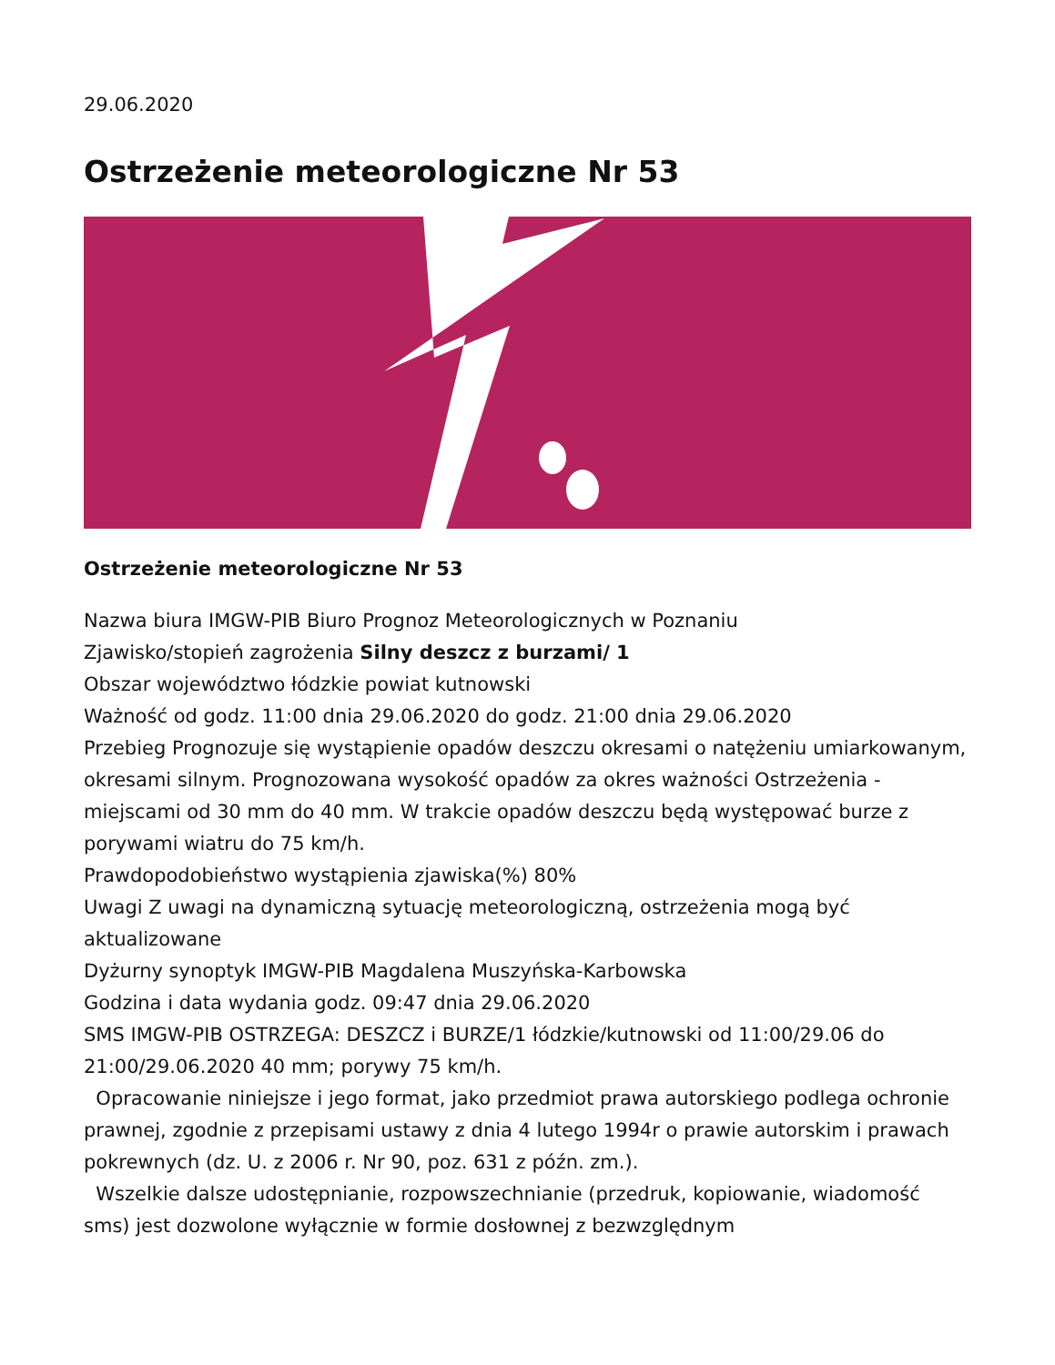29.06.2020
Ostrzeżenie meteorologiczne Nr 53
Ostrzeżenie meteorologiczne Nr 53
Nazwa biura IMGW-PIB Biuro Prognoz Meteorologicznych w Poznaniu
Zjawisko/stopień zagrożenia Silny deszcz z burzami/ 1
Obszar województwo łódzkie powiat kutnowski
Ważność od godz. 11:00 dnia 29.06.2020 do godz. 21:00 dnia 29.06.2020
Przebieg Prognozuje się wystąpienie opadów deszczu okresami o natężeniu umiarkowanym, okresami silnym. Prognozowana wysokość opadów za okres ważności Ostrzeżenia - miejscami od 30 mm do 40 mm. W trakcie opadów deszczu będą występować burze z porywami wiatru do 75 km/h.
Prawdopodobieństwo wystąpienia zjawiska(%) 80%
Uwagi Z uwagi na dynamiczną sytuację meteorologiczną, ostrzeżenia mogą być aktualizowane
Dyżurny synoptyk IMGW-PIB Magdalena Muszyńska-Karbowska
Godzina i data wydania godz. 09:47 dnia 29.06.2020
SMS IMGW-PIB OSTRZEGA: DESZCZ i BURZE/1 łódzkie/kutnowski od 11:00/29.06 do 21:00/29.06.2020 40 mm; porywy 75 km/h.
Opracowanie niniejsze i jego format, jako przedmiot prawa autorskiego podlega ochronie prawnej, zgodnie z przepisami ustawy z dnia 4 lutego 1994r o prawie autorskim i prawach pokrewnych (dz. U. z 2006 r. Nr 90, poz. 631 z późn. zm.).
Wszelkie dalsze udostępnianie, rozpowszechnianie (przedruk, kopiowanie, wiadomość sms) jest dozwolone wyłącznie w formie dosłownej z bezwzględnym